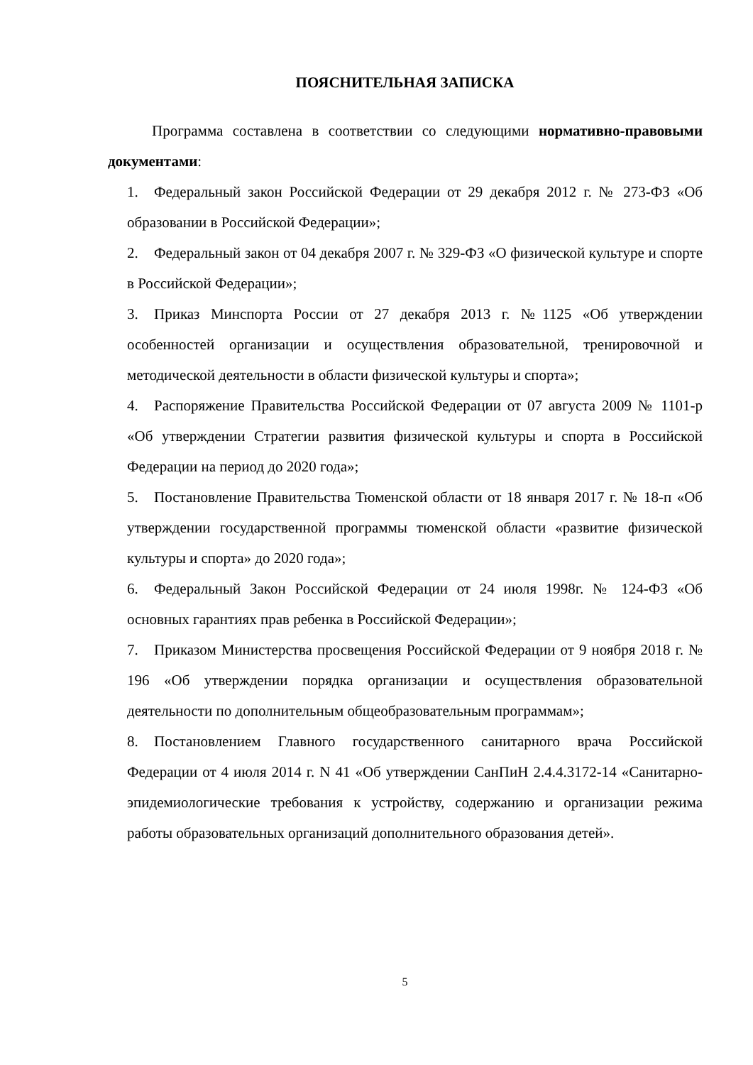ПОЯСНИТЕЛЬНАЯ ЗАПИСКА
Программа составлена в соответствии со следующими нормативно-правовыми документами:
1. Федеральный закон Российской Федерации от 29 декабря 2012 г. № 273-ФЗ «Об образовании в Российской Федерации»;
2. Федеральный закон от 04 декабря 2007 г. № 329-ФЗ «О физической культуре и спорте в Российской Федерации»;
3. Приказ Минспорта России от 27 декабря 2013 г. №1125 «Об утверждении особенностей организации и осуществления образовательной, тренировочной и методической деятельности в области физической культуры и спорта»;
4. Распоряжение Правительства Российской Федерации от 07 августа 2009 № 1101-р «Об утверждении Стратегии развития физической культуры и спорта в Российской Федерации на период до 2020 года»;
5. Постановление Правительства Тюменской области от 18 января 2017 г. № 18-п «Об утверждении государственной программы тюменской области «развитие физической культуры и спорта» до 2020 года»;
6. Федеральный Закон Российской Федерации от 24 июля 1998г. № 124-ФЗ «Об основных гарантиях прав ребенка в Российской Федерации»;
7. Приказом Министерства просвещения Российской Федерации от 9 ноября 2018 г. № 196 «Об утверждении порядка организации и осуществления образовательной деятельности по дополнительным общеобразовательным программам»;
8. Постановлением Главного государственного санитарного врача Российской Федерации от 4 июля 2014 г. N 41 «Об утверждении СанПиН 2.4.4.3172-14 «Санитарно-эпидемиологические требования к устройству, содержанию и организации режима работы образовательных организаций дополнительного образования детей».
5